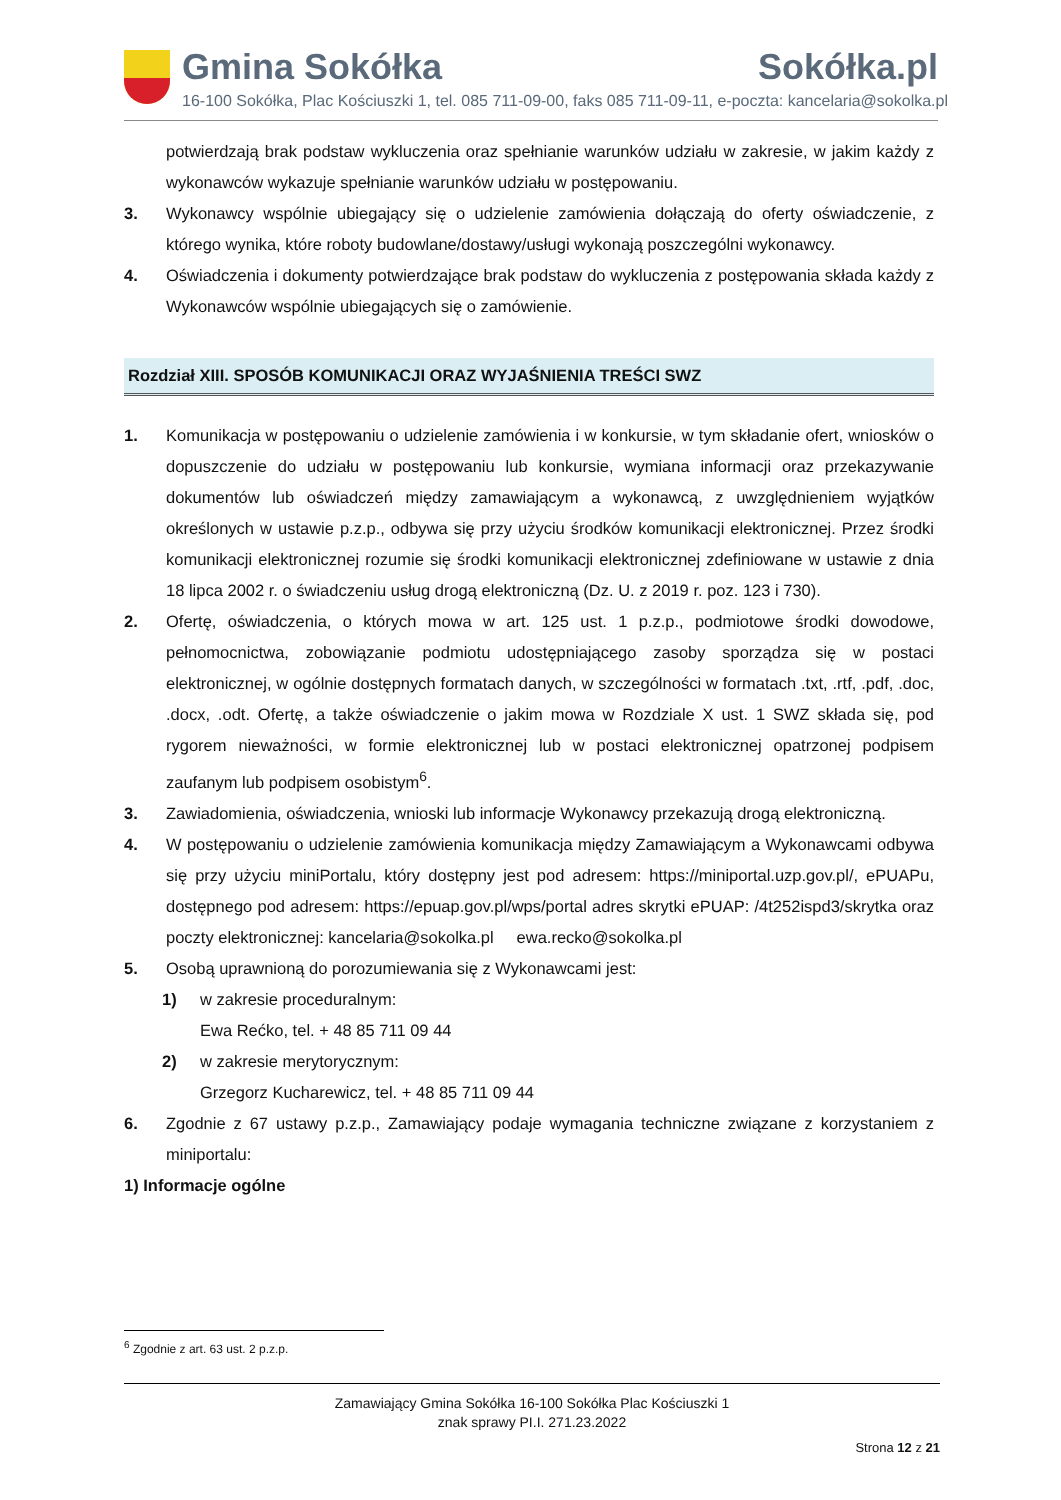Gmina Sokółka Sokółka.pl
16-100 Sokółka, Plac Kościuszki 1, tel. 085 711-09-00, faks 085 711-09-11, e-poczta: kancelaria@sokolka.pl
potwierdzają brak podstaw wykluczenia oraz spełnianie warunków udziału w zakresie, w jakim każdy z wykonawców wykazuje spełnianie warunków udziału w postępowaniu.
3. Wykonawcy wspólnie ubiegający się o udzielenie zamówienia dołączają do oferty oświadczenie, z którego wynika, które roboty budowlane/dostawy/usługi wykonają poszczególni wykonawcy.
4. Oświadczenia i dokumenty potwierdzające brak podstaw do wykluczenia z postępowania składa każdy z Wykonawców wspólnie ubiegających się o zamówienie.
Rozdział XIII. SPOSÓB KOMUNIKACJI ORAZ WYJAŚNIENIA TREŚCI SWZ
1. Komunikacja w postępowaniu o udzielenie zamówienia i w konkursie, w tym składanie ofert, wniosków o dopuszczenie do udziału w postępowaniu lub konkursie, wymiana informacji oraz przekazywanie dokumentów lub oświadczeń między zamawiającym a wykonawcą, z uwzględnieniem wyjątków określonych w ustawie p.z.p., odbywa się przy użyciu środków komunikacji elektronicznej. Przez środki komunikacji elektronicznej rozumie się środki komunikacji elektronicznej zdefiniowane w ustawie z dnia 18 lipca 2002 r. o świadczeniu usług drogą elektroniczną (Dz. U. z 2019 r. poz. 123 i 730).
2. Ofertę, oświadczenia, o których mowa w art. 125 ust. 1 p.z.p., podmiotowe środki dowodowe, pełnomocnictwa, zobowiązanie podmiotu udostępniającego zasoby sporządza się w postaci elektronicznej, w ogólnie dostępnych formatach danych, w szczególności w formatach .txt, .rtf, .pdf, .doc, .docx, .odt. Ofertę, a także oświadczenie o jakim mowa w Rozdziale X ust. 1 SWZ składa się, pod rygorem nieważności, w formie elektronicznej lub w postaci elektronicznej opatrzonej podpisem zaufanym lub podpisem osobistym<sup>6</sup>.
3. Zawiadomienia, oświadczenia, wnioski lub informacje Wykonawcy przekazują drogą elektroniczną.
4. W postępowaniu o udzielenie zamówienia komunikacja między Zamawiającym a Wykonawcami odbywa się przy użyciu miniPortalu, który dostępny jest pod adresem: https://miniportal.uzp.gov.pl/, ePUAPu, dostępnego pod adresem: https://epuap.gov.pl/wps/portal adres skrytki ePUAP: /4t252ispd3/skrytka oraz poczty elektronicznej: kancelaria@sokolka.pl ewa.recko@sokolka.pl
5. Osobą uprawnioną do porozumiewania się z Wykonawcami jest:
1) w zakresie proceduralnym:
Ewa Rećko, tel. + 48 85 711 09 44
2) w zakresie merytorycznym:
Grzegorz Kucharewicz, tel. + 48 85 711 09 44
6. Zgodnie z 67 ustawy p.z.p., Zamawiający podaje wymagania techniczne związane z korzystaniem z miniportalu:
1) Informacje ogólne
<sup>6</sup> Zgodnie z art. 63 ust. 2 p.z.p.
Zamawiający Gmina Sokółka 16-100 Sokółka Plac Kościuszki 1
znak sprawy PI.I. 271.23.2022
Strona 12 z 21